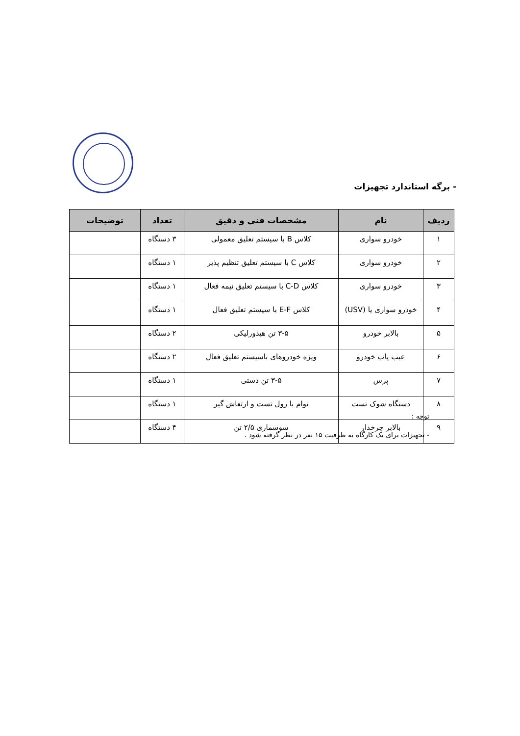- برگه استاندارد تجهیزات
| ردیف | نام | مشخصات فنی و دقیق | تعداد | توضیحات |
| --- | --- | --- | --- | --- |
| ۱ | خودرو سواری | کلاس B با سیستم تعلیق معمولی | ۳ دستگاه | |
| ۲ | خودرو سواری | کلاس C با سیستم تعلیق تنظیم پذیر | ۱ دستگاه | |
| ۳ | خودرو سواری | کلاس C-D با سیستم تعلیق نیمه فعال | ۱ دستگاه | |
| ۴ | خودرو سواری یا (USV) | کلاس E-F با سیستم تعلیق فعال | ۱ دستگاه | |
| ۵ | بالابر خودرو | ۳-۵ تن هیدورلیکی | ۲ دستگاه | |
| ۶ | عیب یاب خودرو | ویژه خودروهای باسیستم تعلیق فعال | ۲ دستگاه | |
| ۷ | پرس | ۳-۵ تن دستی | ۱ دستگاه | |
| ۸ | دستگاه شوک تست | توام با رول تست و ارتعاش گیر | ۱ دستگاه | |
| ۹ | بالابر چرخدار | سوسماری ۲/۵ تن | ۴ دستگاه | |
توجه :
- تجهیزات برای یک کارگاه به ظرفیت ۱۵ نفر در نظر گرفته شود .